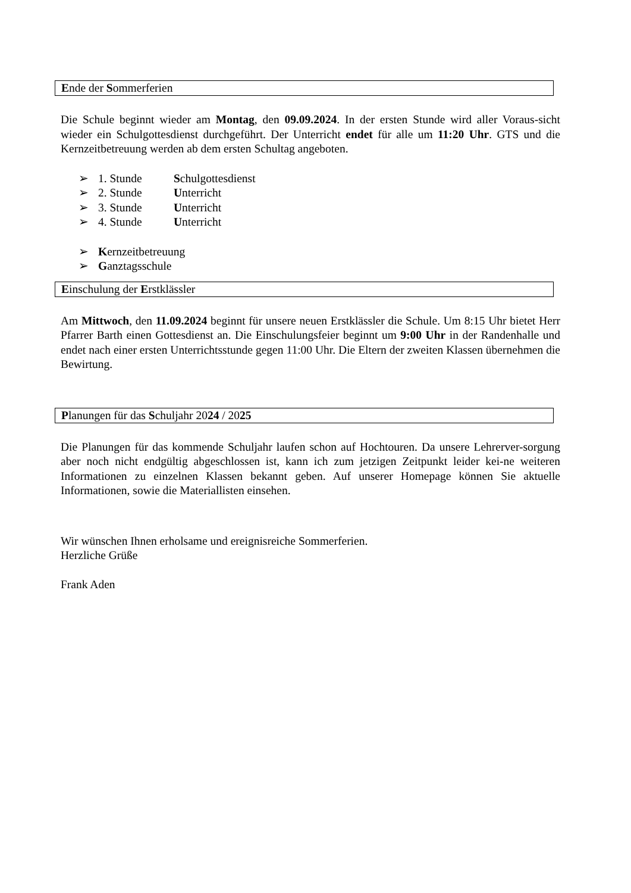Ende der Sommerferien
Die Schule beginnt wieder am Montag, den 09.09.2024. In der ersten Stunde wird aller Voraus-sicht wieder ein Schulgottesdienst durchgeführt. Der Unterricht endet für alle um 11:20 Uhr. GTS und die Kernzeitbetreuung werden ab dem ersten Schultag angeboten.
➢ 1. Stunde Schulgottesdienst
➢ 2. Stunde Unterricht
➢ 3. Stunde Unterricht
➢ 4. Stunde Unterricht
➢ Kernzeitbetreuung
➢ Ganztagsschule
Einschulung der Erstklässler
Am Mittwoch, den 11.09.2024 beginnt für unsere neuen Erstklässler die Schule. Um 8:15 Uhr bietet Herr Pfarrer Barth einen Gottesdienst an. Die Einschulungsfeier beginnt um 9:00 Uhr in der Randenhalle und endet nach einer ersten Unterrichtsstunde gegen 11:00 Uhr. Die Eltern der zweiten Klassen übernehmen die Bewirtung.
Planungen für das Schuljahr 2024 / 2025
Die Planungen für das kommende Schuljahr laufen schon auf Hochtouren. Da unsere Lehrerver-sorgung aber noch nicht endgültig abgeschlossen ist, kann ich zum jetzigen Zeitpunkt leider kei-ne weiteren Informationen zu einzelnen Klassen bekannt geben. Auf unserer Homepage können Sie aktuelle Informationen, sowie die Materiallisten einsehen.
Wir wünschen Ihnen erholsame und ereignisreiche Sommerferien.
Herzliche Grüße
Frank Aden